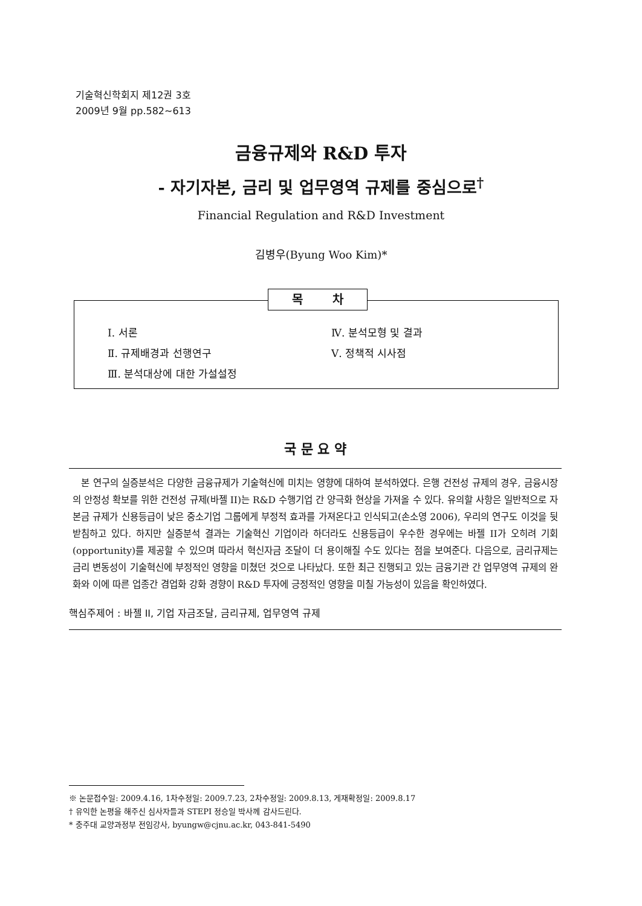기술혁신학회지 제12권 3호
2009년 9월 pp.582~613
금융규제와 R&D 투자
- 자기자본, 금리 및 업무영역 규제를 중심으로<sup>†</sup>
Financial Regulation and R&D Investment
김병우(Byung Woo Kim)*
목 차
Ⅰ. 서론
Ⅱ. 규제배경과 선행연구
Ⅲ. 분석대상에 대한 가설설정
Ⅳ. 분석모형 및 결과
Ⅴ. 정책적 시사점
국 문 요 약
본 연구의 실증분석은 다양한 금융규제가 기술혁신에 미치는 영향에 대하여 분석하였다. 은행 건전성 규제의 경우, 금융시장의 안정성 확보를 위한 건전성 규제(바젤 II)는 R&D 수행기업 간 양극화 현상을 가져올 수 있다. 유의할 사항은 일반적으로 자본금 규제가 신용등급이 낮은 중소기업 그룹에게 부정적 효과를 가져온다고 인식되고(손소영 2006), 우리의 연구도 이것을 뒷받침하고 있다. 하지만 실증분석 결과는 기술혁신 기업이라 하더라도 신용등급이 우수한 경우에는 바젤 II가 오히려 기회(opportunity)를 제공할 수 있으며 따라서 혁신자금 조달이 더 용이해질 수도 있다는 점을 보여준다. 다음으로, 금리규제는 금리 변동성이 기술혁신에 부정적인 영향을 미쳤던 것으로 나타났다. 또한 최근 진행되고 있는 금융기관 간 업무영역 규제의 완화와 이에 따른 업종간 겸업화 강화 경향이 R&D 투자에 긍정적인 영향을 미칠 가능성이 있음을 확인하였다.
핵심주제어 : 바젤 II, 기업 자금조달, 금리규제, 업무영역 규제
※ 논문접수일: 2009.4.16, 1차수정일: 2009.7.23, 2차수정일: 2009.8.13, 게재확정일: 2009.8.17
† 유익한 논평을 해주신 심사자들과 STEPI 정승일 박사께 감사드린다.
* 충주대 교양과정부 전임강사, byungw@cjnu.ac.kr, 043-841-5490